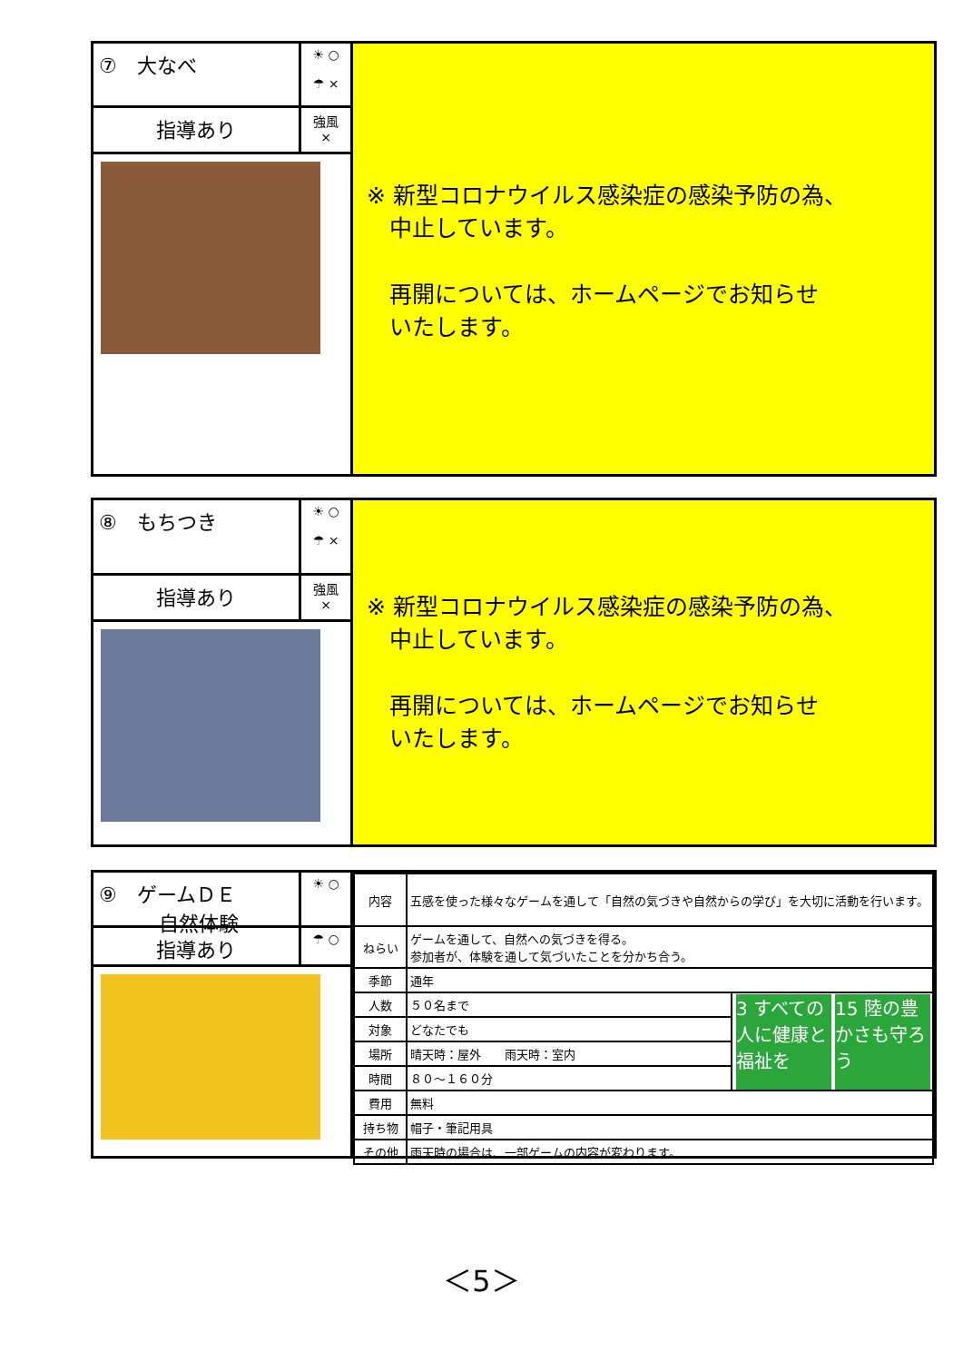⑦　大なべ
☀ ○
☂ ×
指導あり
強風
×
※ 新型コロナウイルス感染症の感染予防の為、
　中止しています。
　再開については、ホームページでお知らせ
　いたします。
⑧　もちつき
☀ ○
☂ ×
指導あり
強風
×
※ 新型コロナウイルス感染症の感染予防の為、
　中止しています。
　再開については、ホームページでお知らせ
　いたします。
⑨　ゲームＤＥ
　　　自然体験
☀ ○
指導あり
☂ ○
| 内容 | 五感を使った様々なゲームを通して「自然の気づきや自然からの学び」を大切に活動を行います。 | |
| ねらい | ゲームを通して、自然への気づきを得る。 参加者が、体験を通して気づいたことを分かち合う。 | |
| 季節 | 通年 | |
| 人数 | ５０名まで | 3 すべての人に健康と福祉を 15 陸の豊かさも守ろう |
| 対象 | どなたでも | |
| 場所 | 晴天時：屋外 雨天時：室内 | |
| 時間 | ８０～１６０分 | |
| 費用 | 無料 | |
| 持ち物 | 帽子・筆記用具 | |
| その他 | 雨天時の場合は、一部ゲームの内容が変わります。 | |
＜5＞